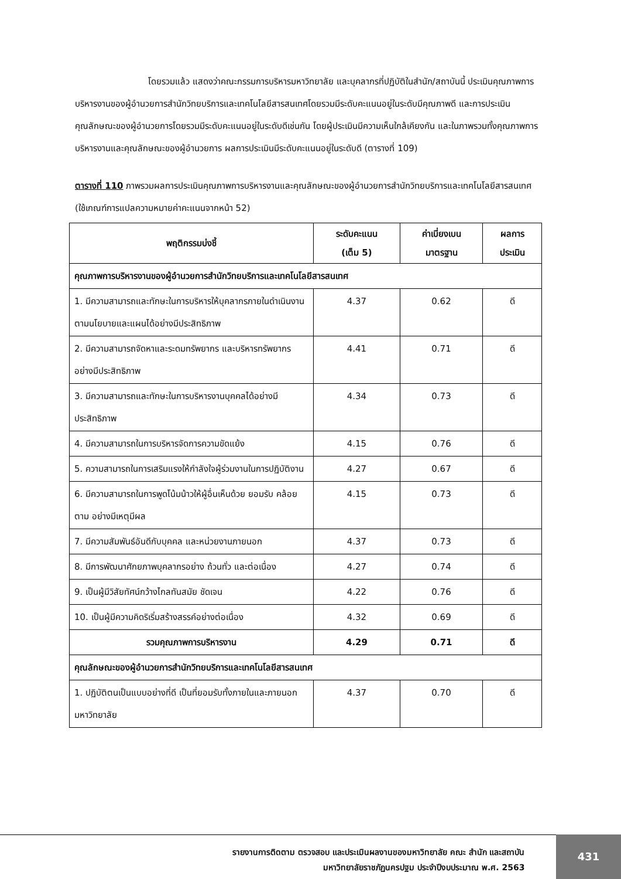โดยรวมแล้ว แสดงว่าคณะกรรมการบริหารมหาวิทยาลัย และบุคลากรที่ปฏิบัติในสำนัก/สถาบันนี้ ประเมินคุณภาพการบริหารงานของผู้อำนวยการสำนักวิทยบริการและเทคโนโลยีสารสนเทศโดยรวมมีระดับคะแนนอยู่ในระดับมีคุณภาพดี และการประเมินคุณลักษณะของผู้อำนวยการโดยรวมมีระดับคะแนนอยู่ในระดับดีเช่นกัน โดยผู้ประเมินมีความเห็นใกล้เคียงกัน และในภาพรวมทั้งคุณภาพการบริหารงานและคุณลักษณะของผู้อำนวยการ ผลการประเมินมีระดับคะแนนอยู่ในระดับดี (ตารางที่ 109)
ตารางที่ 110 ภาพรวมผลการประเมินคุณภาพการบริหารงานและคุณลักษณะของผู้อำนวยการสำนักวิทยบริการและเทคโนโลยีสารสนเทศ (ใช้เกณฑ์การแปลความหมายค่าคะแนนจากหน้า 52)
| พฤติกรรมบ่งชี้ | ระดับคะแนน (เต็ม 5) | ค่าเบี่ยงเบน มาตรฐาน | ผลการ ประเมิน |
| --- | --- | --- | --- |
| คุณภาพการบริหารงานของผู้อำนวยการสำนักวิทยบริการและเทคโนโลยีสารสนเทศ | | | |
| 1. มีความสามารถและทักษะในการบริหารให้บุคลากรภายในดำเนินงานตามนโยบายและแผนได้อย่างมีประสิทธิภาพ | 4.37 | 0.62 | ดี |
| 2. มีความสามารถจัดหาและระดมทรัพยากร และบริหารทรัพยากรอย่างมีประสิทธิภาพ | 4.41 | 0.71 | ดี |
| 3. มีความสามารถและทักษะในการบริหารงานบุคคลได้อย่างมีประสิทธิภาพ | 4.34 | 0.73 | ดี |
| 4. มีความสามารถในการบริหารจัดการความขัดแย้ง | 4.15 | 0.76 | ดี |
| 5. ความสามารถในการเสริมแรงให้กำลังใจผู้ร่วมงานในการปฏิบัติงาน | 4.27 | 0.67 | ดี |
| 6. มีความสามารถในการพูดโน้มน้าวให้ผู้อื่นเห็นด้วย ยอมรับ คล้อยตาม อย่างมีเหตุมีผล | 4.15 | 0.73 | ดี |
| 7. มีความสัมพันธ์อันดีกับบุคคล และหน่วยงานภายนอก | 4.37 | 0.73 | ดี |
| 8. มีการพัฒนาศักยภาพบุคลากรอย่าง ถ้วนทั่ว และต่อเนื่อง | 4.27 | 0.74 | ดี |
| 9. เป็นผู้มีวิสัยทัศน์กว้างไกลทันสมัย ชัดเจน | 4.22 | 0.76 | ดี |
| 10. เป็นผู้มีความคิดริเริ่มสร้างสรรค์อย่างต่อเนื่อง | 4.32 | 0.69 | ดี |
| รวมคุณภาพการบริหารงาน | 4.29 | 0.71 | ดี |
| คุณลักษณะของผู้อำนวยการสำนักวิทยบริการและเทคโนโลยีสารสนเทศ | | | |
| 1. ปฏิบัติตนเป็นแบบอย่างที่ดี เป็นที่ยอมรับทั้งภายในและภายนอกมหาวิทยาลัย | 4.37 | 0.70 | ดี |
รายงานการติดตาม ตรวจสอบ และประเมินผลงานของมหาวิทยาลัย คณะ สำนัก และสถาบัน
มหาวิทยาลัยราชภัฏนครปฐม ประจำปีงบประมาณ พ.ศ. 2563
431